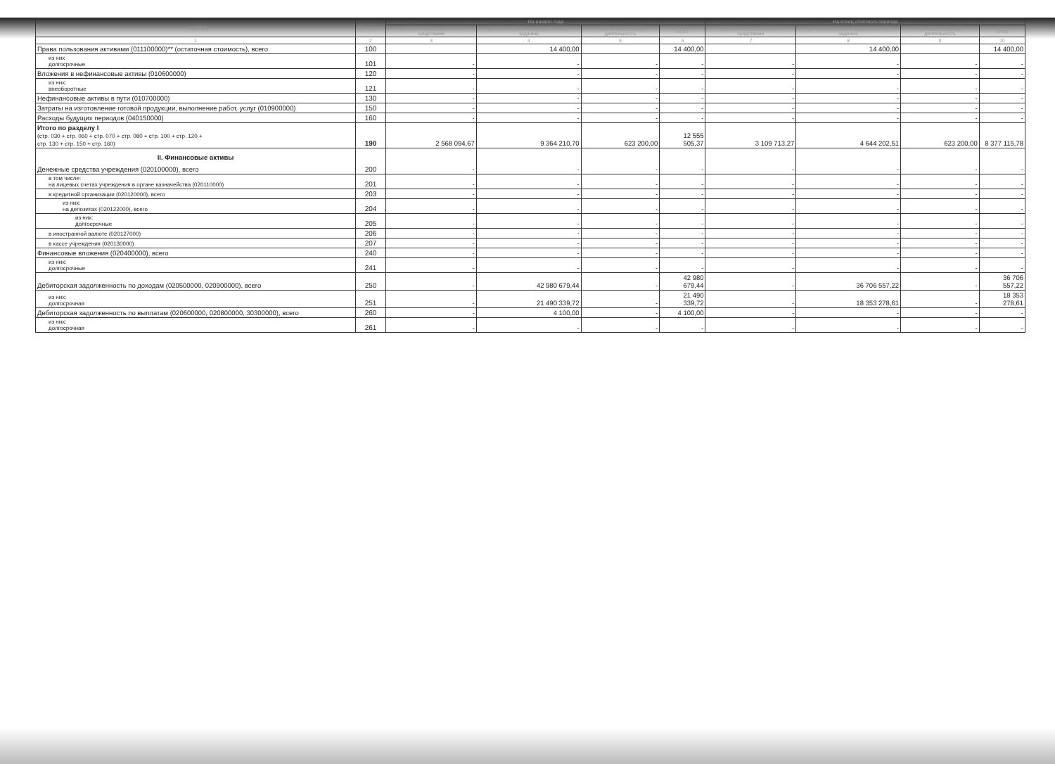| А К Т И В | Код строки | На начало года | | | | На конец отчетного периода | | | |
| --- | --- | --- | --- | --- | --- | --- | --- | --- | --- |
| | | деятельность с целевыми средствами | деятельность по государственному заданию | приносящая доход деятельность | итого | деятельность с целевыми средствами | деятельность по государственному заданию | приносящая доход деятельность | итого |
| 1 | 2 | 3 | 4 | 5 | 6 | 7 | 8 | 9 | 10 |
| Права пользования активами (011100000)** (остаточная стоимость), всего | 100 | | 14 400,00 | | 14 400,00 | | 14 400,00 | | 14 400,00 |
| из них долгосрочные | 101 | - | - | - | - | - | - | - | - |
| Вложения в нефинансовые активы (010600000) | 120 | - | - | - | - | - | - | - | - |
| из них: внеоборотные | 121 | - | - | - | - | - | - | - | - |
| Нефинансовые активы в пути (010700000) | 130 | - | - | - | - | - | - | - | - |
| Затраты на изготовление готовой продукции, выполнение работ, услуг (010900000) | 150 | - | - | - | - | - | - | - | - |
| Расходы будущих периодов (040150000) | 160 | - | - | - | - | - | - | - | - |
| Итого по разделу I (стр. 030 + стр. 060 + стр. 070 + стр. 080 + стр. 100 + стр. 120 + стр. 130 + стр. 150 + стр. 160) | 190 | 2 568 094,67 | 9 364 210,70 | 623 200,00 | 12 555 505,37 | 3 109 713,27 | 4 644 202,51 | 623 200,00 | 8 377 115,78 |
| II. Финансовые активы Денежные средства учреждения (020100000), всего | 200 | - | - | - | - | - | - | - | - |
| в том числе: на лицевых счетах учреждения в органе казначейства (020110000) | 201 | - | - | - | - | - | - | - | - |
| в кредитной организации (020120000), всего | 203 | - | - | - | - | - | - | - | - |
| из них: на депозитах (020122000), всего | 204 | - | - | - | - | - | - | - | - |
| из них: долгосрочные | 205 | - | - | - | - | - | - | - | - |
| в иностранной валюте (020127000) | 206 | - | - | - | - | - | - | - | - |
| в кассе учреждения (020130000) | 207 | - | - | - | - | - | - | - | - |
| Финансовые вложения (020400000), всего | 240 | - | - | - | - | - | - | - | - |
| из них: долгосрочные | 241 | - | - | - | - | - | - | - | - |
| Дебиторская задолженность по доходам (020500000, 020900000), всего | 250 | - | 42 980 679,44 | - | 42 980 679,44 | - | 36 706 557,22 | - | 36 706 557,22 |
| из них: долгосрочная | 251 | - | 21 490 339,72 | - | 21 490 339,72 | - | 18 353 278,61 | - | 18 353 278,61 |
| Дебиторская задолженность по выплатам (020600000, 020800000, 30300000), всего | 260 | - | 4 100,00 | - | 4 100,00 | - | - | - | - |
| из них: долгосрочная | 261 | - | - | - | - | - | - | - | - |